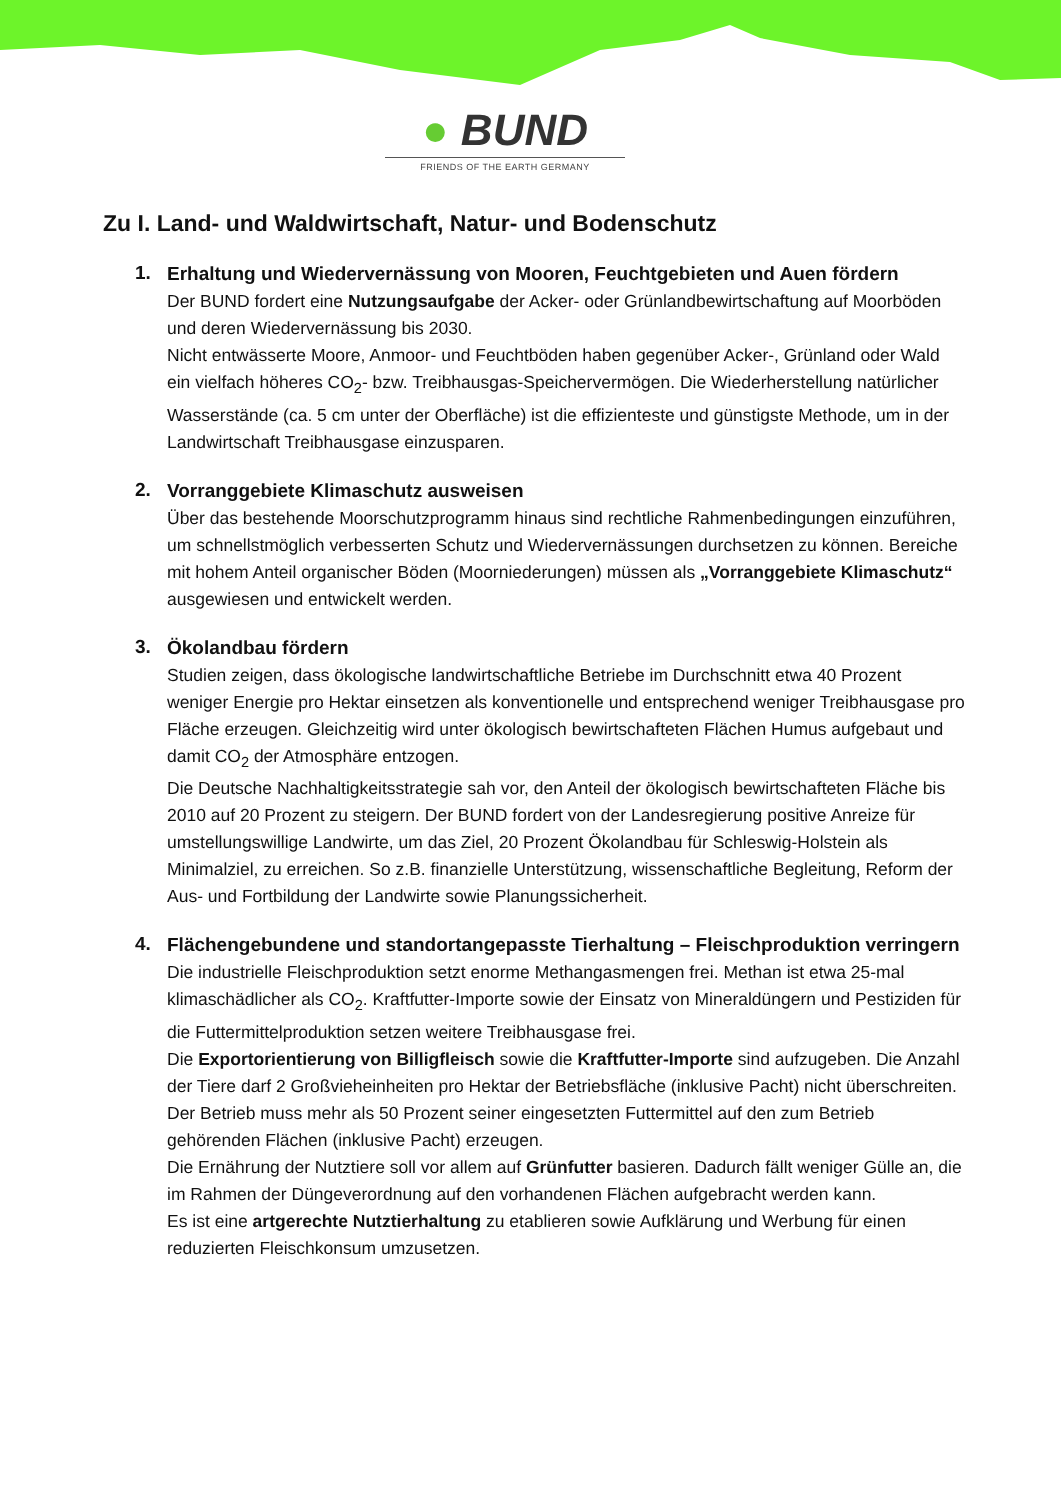● BUND
FRIENDS OF THE EARTH GERMANY
Zu I. Land- und Waldwirtschaft, Natur- und Bodenschutz
1.
Erhaltung und Wiedervernässung von Mooren, Feuchtgebieten und Auen fördern
Der BUND fordert eine Nutzungsaufgabe der Acker- oder Grünlandbewirtschaftung auf Moorböden und deren Wiedervernässung bis 2030.
Nicht entwässerte Moore, Anmoor- und Feuchtböden haben gegenüber Acker-, Grünland oder Wald ein vielfach höheres CO<sub>2</sub>- bzw. Treibhausgas-Speichervermögen. Die Wiederherstellung natürlicher Wasserstände (ca. 5 cm unter der Oberfläche) ist die effizienteste und günstigste Methode, um in der Landwirtschaft Treibhausgase einzusparen.
2.
Vorranggebiete Klimaschutz ausweisen
Über das bestehende Moorschutzprogramm hinaus sind rechtliche Rahmenbedingungen einzuführen, um schnellstmöglich verbesserten Schutz und Wiedervernässungen durchsetzen zu können. Bereiche mit hohem Anteil organischer Böden (Moorniederungen) müssen als „Vorranggebiete Klimaschutz“ ausgewiesen und entwickelt werden.
3.
Ökolandbau fördern
Studien zeigen, dass ökologische landwirtschaftliche Betriebe im Durchschnitt etwa 40 Prozent weniger Energie pro Hektar einsetzen als konventionelle und entsprechend weniger Treibhausgase pro Fläche erzeugen. Gleichzeitig wird unter ökologisch bewirtschafteten Flächen Humus aufgebaut und damit CO<sub>2</sub> der Atmosphäre entzogen.
Die Deutsche Nachhaltigkeitsstrategie sah vor, den Anteil der ökologisch bewirtschafteten Fläche bis 2010 auf 20 Prozent zu steigern. Der BUND fordert von der Landesregierung positive Anreize für umstellungswillige Landwirte, um das Ziel, 20 Prozent Ökolandbau für Schleswig-Holstein als Minimalziel, zu erreichen. So z.B. finanzielle Unterstützung, wissenschaftliche Begleitung, Reform der Aus- und Fortbildung der Landwirte sowie Planungssicherheit.
4.
Flächengebundene und standortangepasste Tierhaltung – Fleischproduktion verringern
Die industrielle Fleischproduktion setzt enorme Methangasmengen frei. Methan ist etwa 25-mal klimaschädlicher als CO<sub>2</sub>. Kraftfutter-Importe sowie der Einsatz von Mineraldüngern und Pestiziden für die Futtermittelproduktion setzen weitere Treibhausgase frei.
Die Exportorientierung von Billigfleisch sowie die Kraftfutter-Importe sind aufzugeben. Die Anzahl der Tiere darf 2 Großvieheinheiten pro Hektar der Betriebsfläche (inklusive Pacht) nicht überschreiten. Der Betrieb muss mehr als 50 Prozent seiner eingesetzten Futtermittel auf den zum Betrieb gehörenden Flächen (inklusive Pacht) erzeugen.
Die Ernährung der Nutztiere soll vor allem auf Grünfutter basieren. Dadurch fällt weniger Gülle an, die im Rahmen der Düngeverordnung auf den vorhandenen Flächen aufgebracht werden kann.
Es ist eine artgerechte Nutztierhaltung zu etablieren sowie Aufklärung und Werbung für einen reduzierten Fleischkonsum umzusetzen.